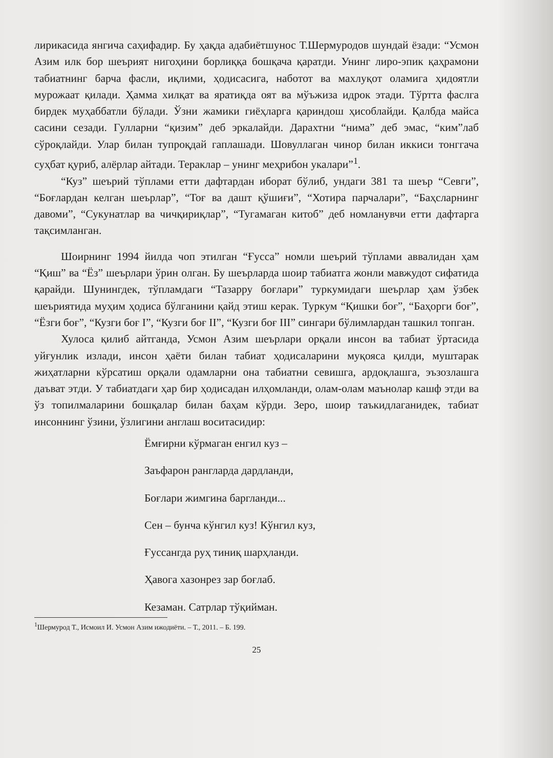лирикасида янгича саҳифадир. Бу ҳақда адабиётшунос Т.Шермуродов шундай ёзади: “Усмон Азим илк бор шеърият нигоҳини борлиққа бошқача қаратди. Унинг лиро-эпик қаҳрамони табиатнинг барча фасли, иқлими, ҳодисасига, наботот ва махлуқот оламига ҳидоятли мурожаат қилади. Ҳамма хилқат ва яратиқда оят ва мўъжиза идрок этади. Тўртта фаслга бирдек муҳаббатли бўлади. Ўзни жамики гиёҳларга қариндош ҳисоблайди. Қалбда майса сасини сезади. Гулларни “қизим” деб эркалайди. Дарахтни “нима” деб эмас, “ким”лаб сўроқлайди. Улар билан тупроқдай гаплашади. Шовуллаган чинор билан иккиси тонггача суҳбат қуриб, алёрлар айтади. Тераклар – унинг меҳрибон укалари”<sup>1</sup>.
“Куз” шеърий тўплами етти дафтардан иборат бўлиб, ундаги 381 та шеър “Севги”, “Боғлардан келган шеърлар”, “Тоғ ва дашт қўшиғи”, “Хотира парчалари”, “Баҳсларнинг давоми”, “Сукунатлар ва чичқириқлар”, “Тугамаган китоб” деб номланувчи етти дафтарга тақсимланган.
Шоирнинг 1994 йилда чоп этилган “Ғусса” номли шеърий тўплами аввалидан ҳам “Қиш” ва “Ёз” шеърлари ўрин олган. Бу шеърларда шоир табиатга жонли мавжудот сифатида қарайди. Шунингдек, тўпламдаги “Тазарру боғлари” туркумидаги шеърлар ҳам ўзбек шеъриятида муҳим ҳодиса бўлганини қайд этиш керак. Туркум “Қишки боғ”, “Баҳорги боғ”, “Ёзги боғ”, “Кузги боғ I”, “Кузги боғ II”, “Кузги боғ III” сингари бўлимлардан ташкил топган.
Хулоса қилиб айтганда, Усмон Азим шеърлари орқали инсон ва табиат ўртасида уйғунлик излади, инсон ҳаёти билан табиат ҳодисаларини муқояса қилди, муштарак жиҳатларни кўрсатиш орқали одамларни она табиатни севишга, ардоқлашга, эъзозлашга даъват этди. У табиатдаги ҳар бир ҳодисадан илҳомланди, олам-олам маънолар кашф этди ва ўз топилмаларини бошқалар билан баҳам кўрди. Зеро, шоир таъкидлаганидек, табиат инсоннинг ўзини, ўзлигини англаш воситасидир:
Ёмғирни кўрмаган енгил куз –
Заъфарон рангларда дардланди,
Боғлари жимгина баргланди...
Сен – бунча кўнгил куз! Кўнгил куз,
Ғуссангда руҳ тиниқ шарҳланди.
Ҳавога хазонрез зар боғлаб.
Кезаман. Сатрлар тўқийман.
<sup>1</sup> Шермурод Т., Исмоил И. Усмон Азим ижодиёти. – Т., 2011. – Б. 199.
25